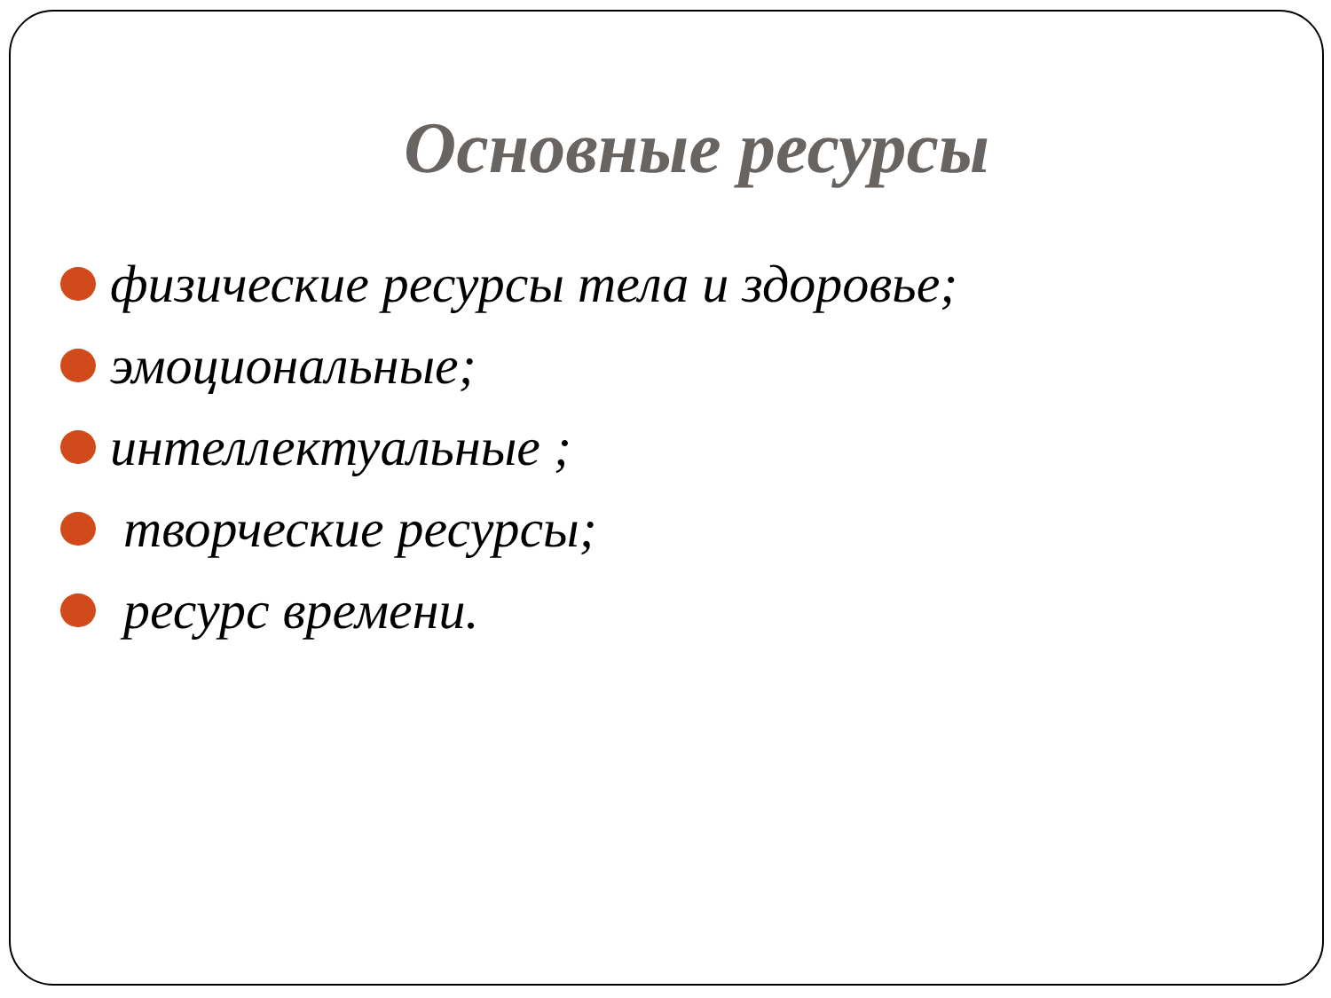Основные ресурсы
физические ресурсы тела и здоровье;
эмоциональные;
интеллектуальные ;
творческие ресурсы;
ресурс времени.